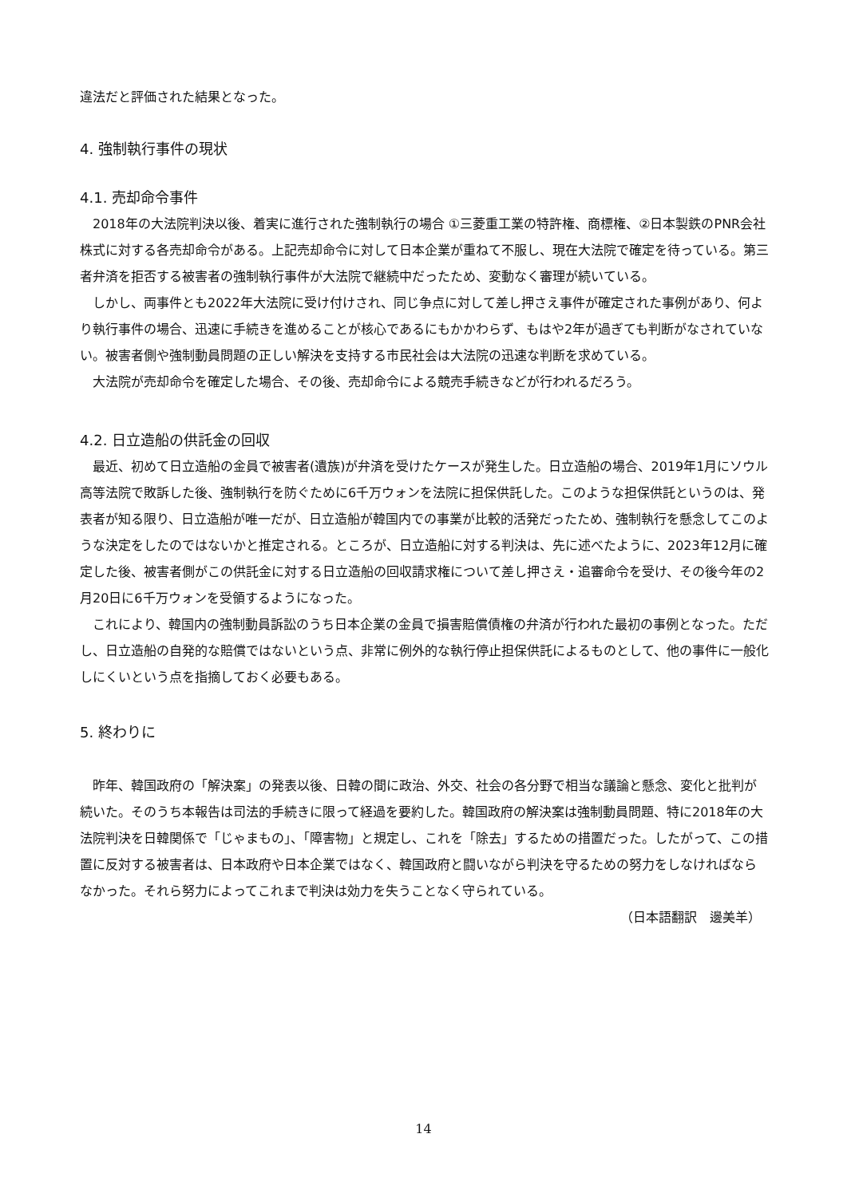違法だと評価された結果となった。
4. 強制執行事件の現状
4.1. 売却命令事件
2018年の大法院判決以後、着実に進行された強制執行の場合 ①三菱重工業の特許権、商標権、②日本製鉄のPNR会社株式に対する各売却命令がある。上記売却命令に対して日本企業が重ねて不服し、現在大法院で確定を待っている。第三者弁済を拒否する被害者の強制執行事件が大法院で継続中だったため、変動なく審理が続いている。
しかし、両事件とも2022年大法院に受け付けされ、同じ争点に対して差し押さえ事件が確定された事例があり、何より執行事件の場合、迅速に手続きを進めることが核心であるにもかかわらず、もはや2年が過ぎても判断がなされていない。被害者側や強制動員問題の正しい解決を支持する市民社会は大法院の迅速な判断を求めている。
大法院が売却命令を確定した場合、その後、売却命令による競売手続きなどが行われるだろう。
4.2. 日立造船の供託金の回収
最近、初めて日立造船の金員で被害者(遺族)が弁済を受けたケースが発生した。日立造船の場合、2019年1月にソウル高等法院で敗訴した後、強制執行を防ぐために6千万ウォンを法院に担保供託した。このような担保供託というのは、発表者が知る限り、日立造船が唯一だが、日立造船が韓国内での事業が比較的活発だったため、強制執行を懸念してこのような決定をしたのではないかと推定される。ところが、日立造船に対する判決は、先に述べたように、2023年12月に確定した後、被害者側がこの供託金に対する日立造船の回収請求権について差し押さえ・追審命令を受け、その後今年の2月20日に6千万ウォンを受領するようになった。
これにより、韓国内の強制動員訴訟のうち日本企業の金員で損害賠償債権の弁済が行われた最初の事例となった。ただし、日立造船の自発的な賠償ではないという点、非常に例外的な執行停止担保供託によるものとして、他の事件に一般化しにくいという点を指摘しておく必要もある。
5. 終わりに
昨年、韓国政府の「解決案」の発表以後、日韓の間に政治、外交、社会の各分野で相当な議論と懸念、変化と批判が続いた。そのうち本報告は司法的手続きに限って経過を要約した。韓国政府の解決案は強制動員問題、特に2018年の大法院判決を日韓関係で「じゃまもの」、「障害物」と規定し、これを「除去」するための措置だった。したがって、この措置に反対する被害者は、日本政府や日本企業ではなく、韓国政府と闘いながら判決を守るための努力をしなければならなかった。それら努力によってこれまで判決は効力を失うことなく守られている。
（日本語翻訳　邊美羊）
14